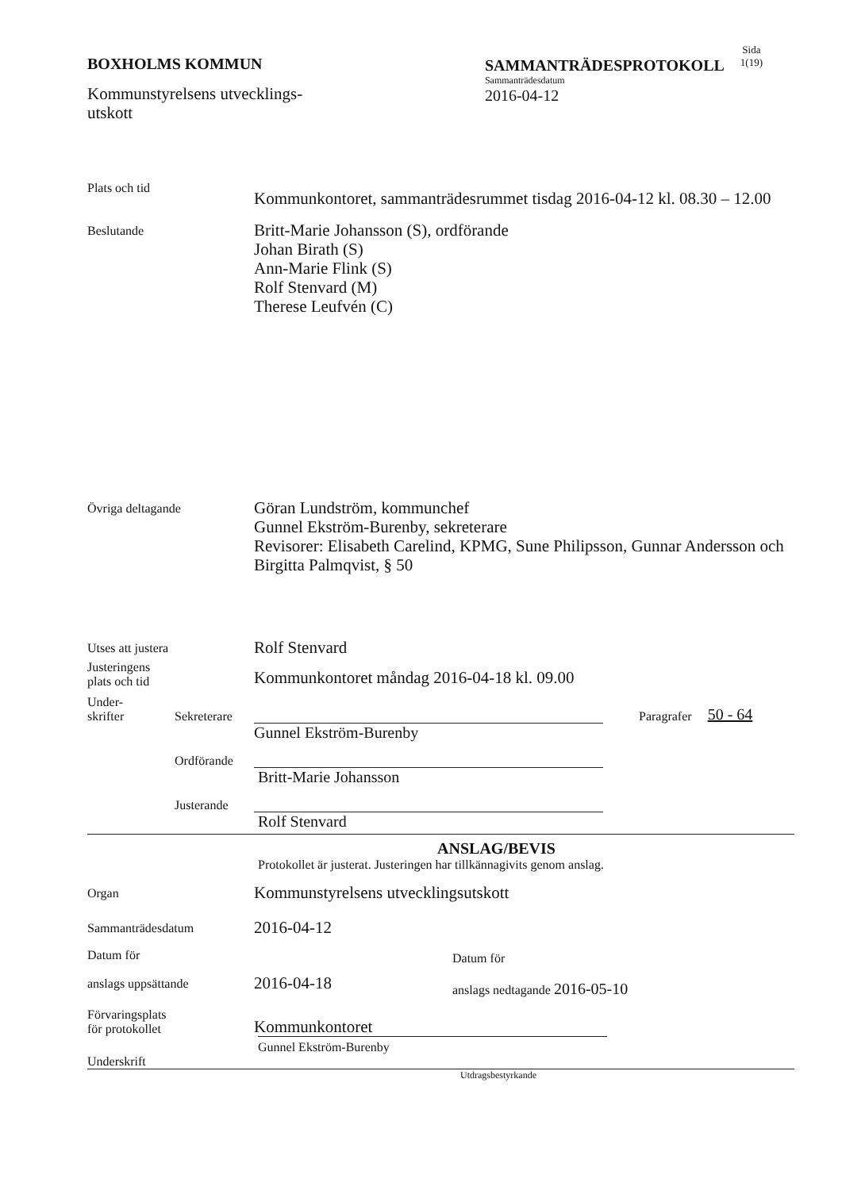BOXHOLMS KOMMUN
Kommunstyrelsens utvecklings-
utskott
SAMMANTRÄDESPROTOKOLL
Sammanträdesdatum
2016-04-12
Sida
1(19)
Plats och tid
Kommunkontoret, sammanträdesrummet tisdag 2016-04-12 kl. 08.30 – 12.00
Beslutande
Britt-Marie Johansson (S), ordförande
Johan Birath (S)
Ann-Marie Flink (S)
Rolf Stenvard (M)
Therese Leufvén (C)
Övriga deltagande
Göran Lundström, kommunchef
Gunnel Ekström-Burenby, sekreterare
Revisorer: Elisabeth Carelind, KPMG, Sune Philipsson, Gunnar Andersson och Birgitta Palmqvist, § 50
Utses att justera
Rolf Stenvard
Justeringens
plats och tid
Kommunkontoret måndag 2016-04-18 kl. 09.00
Under-
skrifter
Sekreterare
Paragrafer
50 - 64
Gunnel Ekström-Burenby
Ordförande
Britt-Marie Johansson
Justerande
Rolf Stenvard
ANSLAG/BEVIS
Protokollet är justerat. Justeringen har tillkännagivits genom anslag.
Organ
Kommunstyrelsens utvecklingsutskott
Sammanträdesdatum
2016-04-12
Datum för
anslags uppsättande
2016-04-18
Datum för
anslags nedtagande 2016-05-10
Förvaringsplats
för protokollet
Kommunkontoret
Gunnel Ekström-Burenby
Underskrift
Utdragsbestyrkande